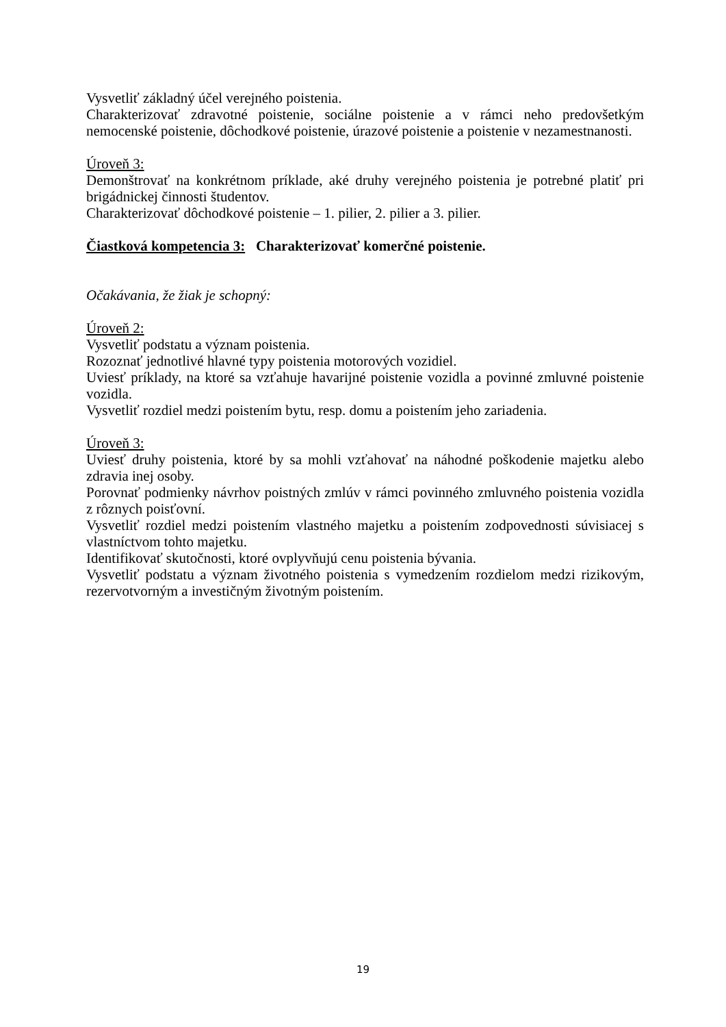Vysvetliť základný účel verejného poistenia.
Charakterizovať zdravotné poistenie, sociálne poistenie a v rámci neho predovšetkým nemocenské poistenie, dôchodkové poistenie, úrazové poistenie a poistenie v nezamestnanosti.
Úroveň 3:
Demonštrovať na konkrétnom príklade, aké druhy verejného poistenia je potrebné platiť pri brigádnickej činnosti študentov.
Charakterizovať dôchodkové poistenie – 1. pilier, 2. pilier a 3. pilier.
Čiastková kompetencia 3: Charakterizovať komerčné poistenie.
Očakávania, že žiak je schopný:
Úroveň 2:
Vysvetliť podstatu a význam poistenia.
Rozoznať jednotlivé hlavné typy poistenia motorových vozidiel.
Uviesť príklady, na ktoré sa vzťahuje havarijné poistenie vozidla a povinné zmluvné poistenie vozidla.
Vysvetliť rozdiel medzi poistením bytu, resp. domu a poistením jeho zariadenia.
Úroveň 3:
Uviesť druhy poistenia, ktoré by sa mohli vzťahovať na náhodné poškodenie majetku alebo zdravia inej osoby.
Porovnať podmienky návrhov poistných zmlúv v rámci povinného zmluvného poistenia vozidla z rôznych poisťovní.
Vysvetliť rozdiel medzi poistením vlastného majetku a poistením zodpovednosti súvisiacej s vlastníctvom tohto majetku.
Identifikovať skutočnosti, ktoré ovplyvňujú cenu poistenia bývania.
Vysvetliť podstatu a význam životného poistenia s vymedzením rozdielom medzi rizikovým, rezervotvorným a investičným životným poistením.
19